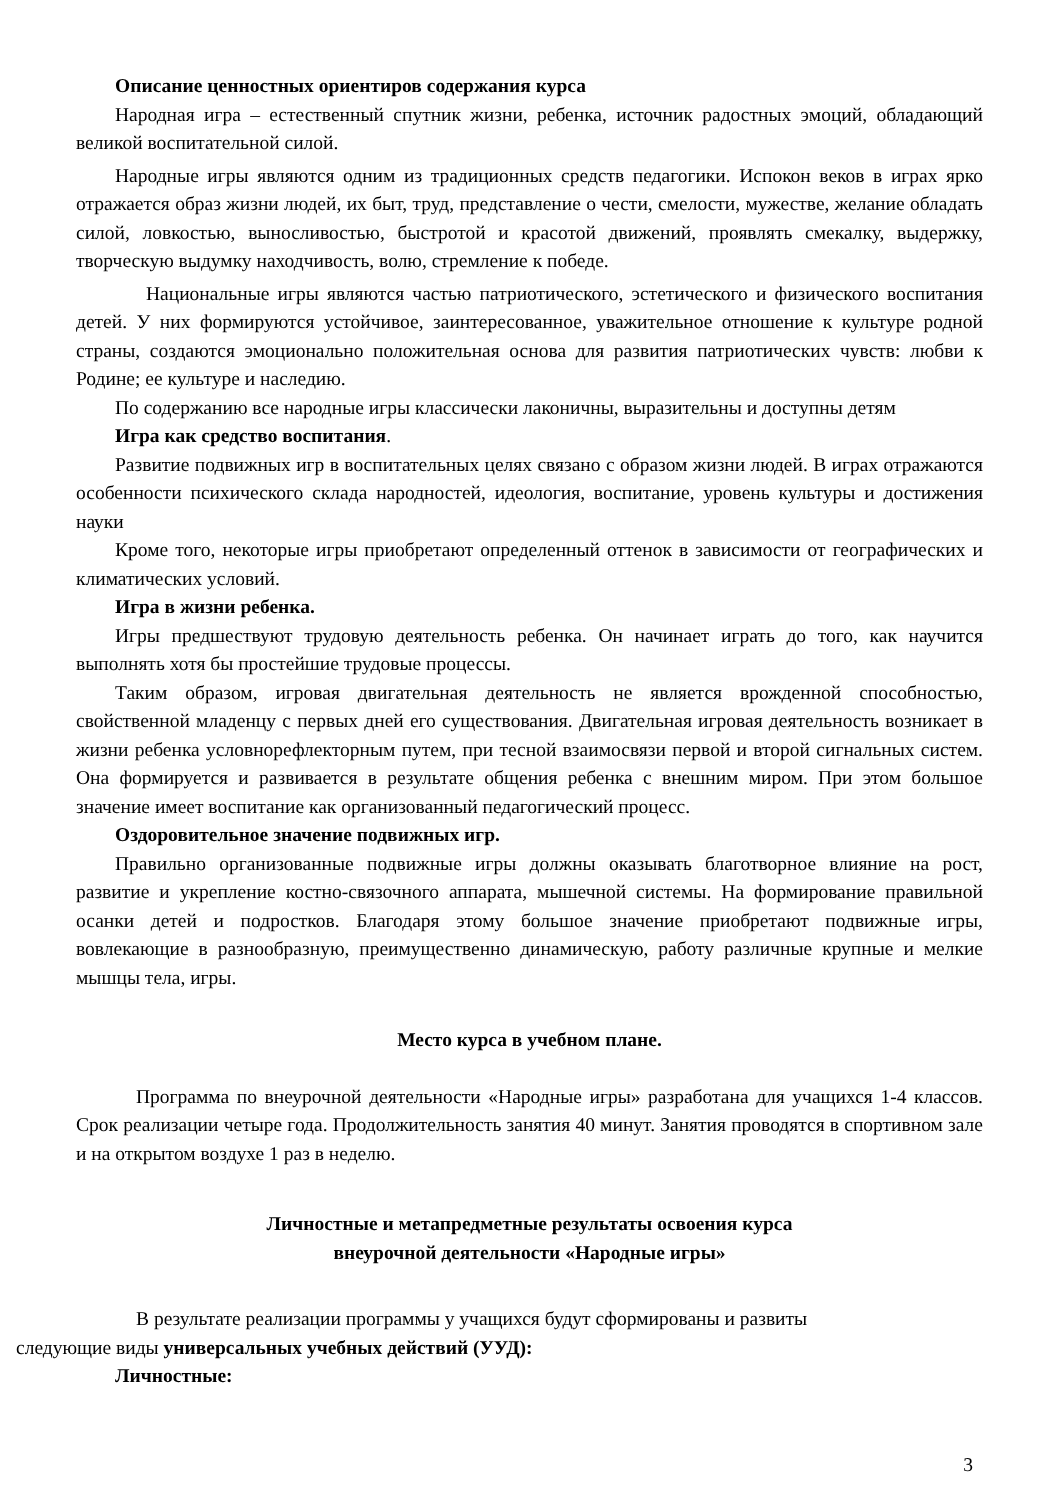Описание ценностных ориентиров содержания курса
Народная игра – естественный спутник жизни, ребенка, источник радостных эмоций, обладающий великой воспитательной силой.
Народные игры являются одним из традиционных средств педагогики. Испокон веков в играх ярко отражается образ жизни людей, их быт, труд, представление о чести, смелости, мужестве, желание обладать силой, ловкостью, выносливостью, быстротой и красотой движений, проявлять смекалку, выдержку, творческую выдумку находчивость, волю, стремление к победе.
Национальные игры являются частью патриотического, эстетического и физического воспитания детей. У них формируются устойчивое, заинтересованное, уважительное отношение к культуре родной страны, создаются эмоционально положительная основа для развития патриотических чувств: любви к Родине; ее культуре и наследию.
По содержанию все народные игры классически лаконичны, выразительны и доступны детям
Игра как средство воспитания.
Развитие подвижных игр в воспитательных целях связано с образом жизни людей. В играх отражаются особенности психического склада народностей, идеология, воспитание, уровень культуры и достижения науки
Кроме того, некоторые игры приобретают определенный оттенок в зависимости от географических и климатических условий.
Игра в жизни ребенка.
Игры предшествуют трудовую деятельность ребенка. Он начинает играть до того, как научится выполнять хотя бы простейшие трудовые процессы.
Таким образом, игровая двигательная деятельность не является врожденной способностью, свойственной младенцу с первых дней его существования. Двигательная игровая деятельность возникает в жизни ребенка условнорефлекторным путем, при тесной взаимосвязи первой и второй сигнальных систем. Она формируется и развивается в результате общения ребенка с внешним миром. При этом большое значение имеет воспитание как организованный педагогический процесс.
Оздоровительное значение подвижных игр.
Правильно организованные подвижные игры должны оказывать благотворное влияние на рост, развитие и укрепление костно-связочного аппарата, мышечной системы. На формирование правильной осанки детей и подростков. Благодаря этому большое значение приобретают подвижные игры, вовлекающие в разнообразную, преимущественно динамическую, работу различные крупные и мелкие мышцы тела, игры.
Место курса в учебном плане.
Программа по внеурочной деятельности «Народные игры» разработана для учащихся 1-4 классов. Срок реализации четыре года. Продолжительность занятия 40 минут. Занятия проводятся в спортивном зале и на открытом воздухе 1 раз в неделю.
Личностные и метапредметные результаты освоения курса
внеурочной деятельности «Народные игры»
В результате реализации программы у учащихся будут сформированы и развиты
следующие виды универсальных учебных действий (УУД):
Личностные:
3